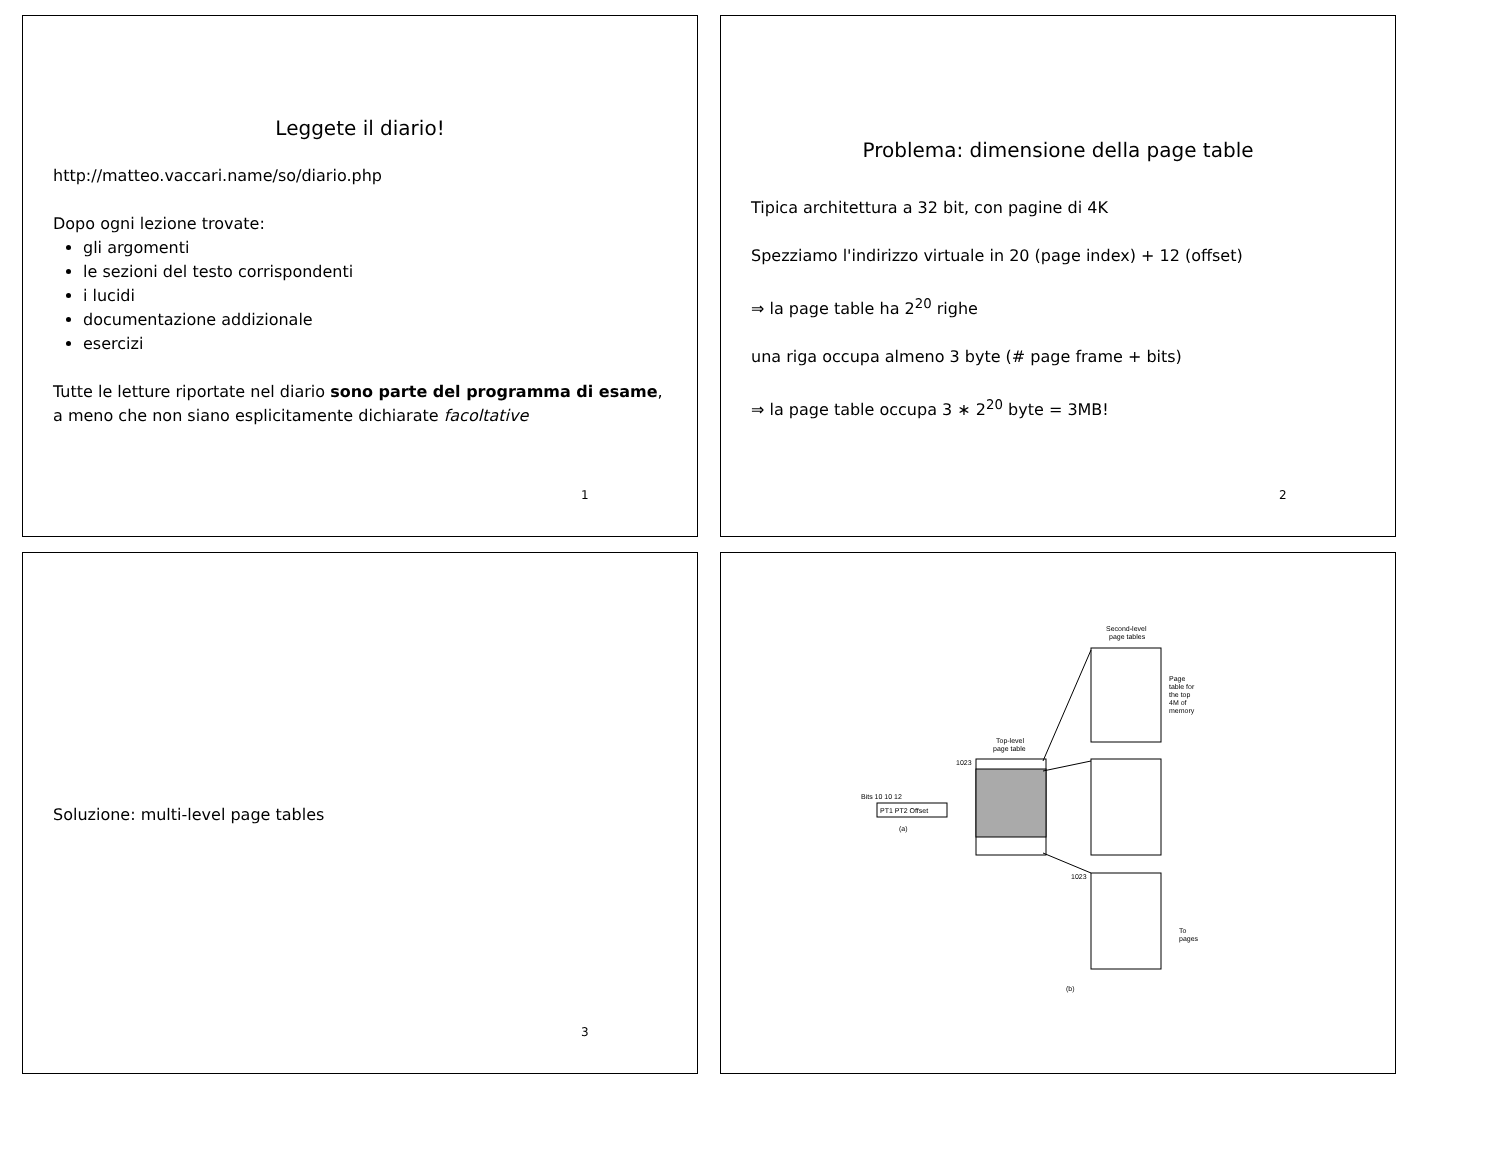Leggete il diario!
http://matteo.vaccari.name/so/diario.php
Dopo ogni lezione trovate:
gli argomenti
le sezioni del testo corrispondenti
i lucidi
documentazione addizionale
esercizi
Tutte le letture riportate nel diario sono parte del programma di esame, a meno che non siano esplicitamente dichiarate facoltative
1
Problema: dimensione della page table
Tipica architettura a 32 bit, con pagine di 4K
Spezziamo l'indirizzo virtuale in 20 (page index) + 12 (offset)
⇒ la page table ha 2<sup>20</sup> righe
una riga occupa almeno 3 byte (# page frame + bits)
⇒ la page table occupa 3 ∗ 2<sup>20</sup> byte = 3MB!
2
Soluzione: multi-level page tables
3
Second-level
page tables
Page
table for
the top
4M of
memory
Top-level
page table
1023
Bits 10 10 12
PT1 PT2 Offset
(a)
1023
To
pages
(b)